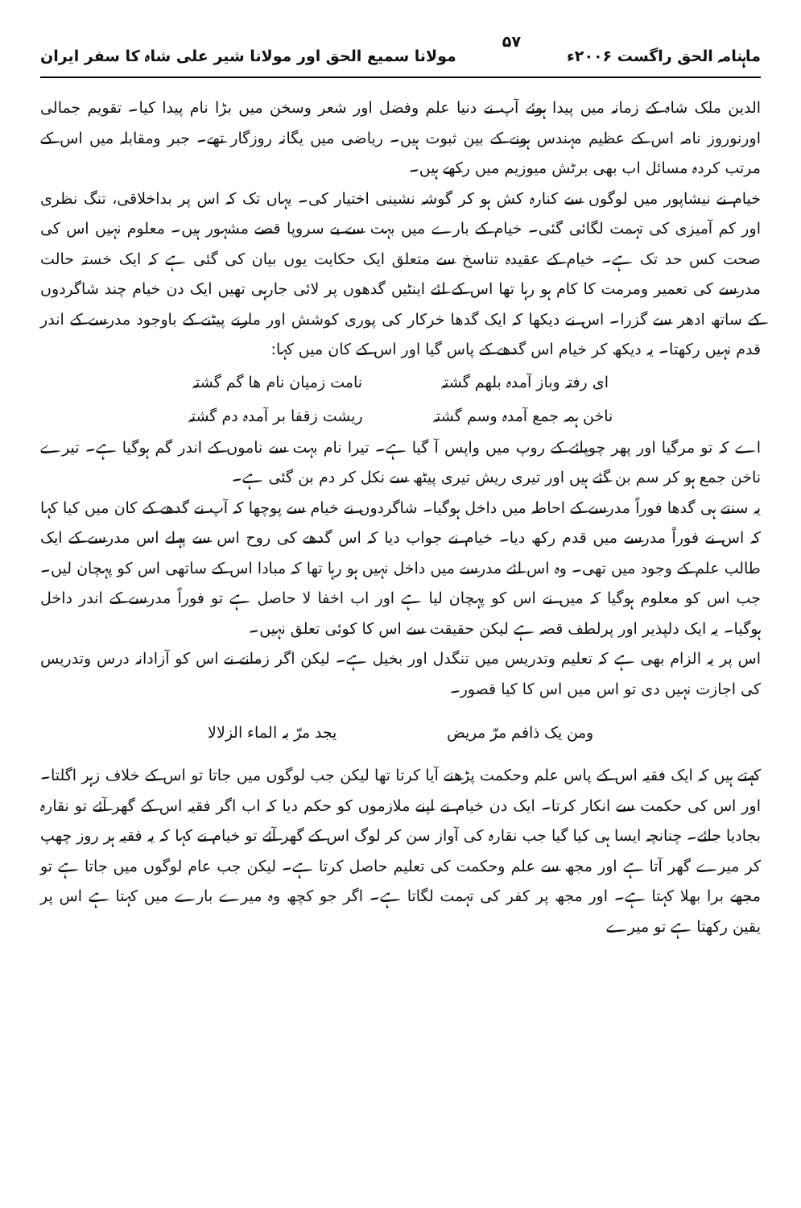ماہنامہ الحق راگست ۲۰۰۶ء ۵۷ مولانا سمیع الحق اور مولانا شیر علی شاہ کا سفر ایران
الدین ملک شاہ کے زمانہ میں پیدا ہوئے آپ نے دنیا علم وفضل اور شعر وسخن میں بڑا نام پیدا کیا۔ تقویم جمالی اورنوروز نامہ اس کے عظیم مہندس ہونے کے بین ثبوت ہیں۔ ریاضی میں یگانہ روزگار تھے۔ جبر ومقابلہ میں اس کے مرتب کردہ مسائل اب بھی برٹش میوزیم میں رکھے ہیں۔
خیام نے نیشاپور میں لوگوں سے کنارہ کش ہو کر گوشہ نشینی اختیار کی۔ یہاں تک کہ اس پر بداخلاقی، تنگ نظری اور کم آمیزی کی تہمت لگائی گئی۔ خیام کے بارے میں بہت سے بے سروپا قصے مشہور ہیں۔ معلوم نہیں اس کی صحت کس حد تک ہے۔ خیام کے عقیدہ تناسخ سے متعلق ایک حکایت یوں بیان کی گئی ہے کہ ایک خستہ حالت مدرسے کی تعمیر ومرمت کا کام ہو رہا تھا اس کے لئے اینٹیں گدھوں پر لائی جارہی تھیں ایک دن خیام چند شاگردوں کے ساتھ ادھر سے گزرا۔ اس نے دیکھا کہ ایک گدھا خرکار کی پوری کوشش اور مارنے پیٹنے کے باوجود مدرسے کے اندر قدم نہیں رکھتا۔ یہ دیکھ کر خیام اس گدھے کے پاس گیا اور اس کے کان میں کہا:
ای رفتہ وباز آمدہ بلھم گشتہ نامت زمیان نام ھا گم گشتہ
ناخن ہمہ جمع آمدہ وسم گشتہ ریشت زقفا بر آمدہ دم گشتہ
اے کہ تو مرگیا اور پھر چوپائے کے روپ میں واپس آ گیا ہے۔ تیرا نام بہت سے ناموں کے اندر گم ہوگیا ہے۔ تیرے ناخن جمع ہو کر سم بن گئے ہیں اور تیری ریش تیری پیٹھ سے نکل کر دم بن گئی ہے۔
یہ سنتے ہی گدھا فوراً مدرسے کے احاطہ میں داخل ہوگیا۔ شاگردوں نے خیام سے پوچھا کہ آپ نے گدھے کے کان میں کیا کہا کہ اس نے فوراً مدرسے میں قدم رکھ دیا۔ خیام نے جواب دیا کہ اس گدھے کی روح اس سے پہلے اس مدرسے کے ایک طالب علم کے وجود میں تھی۔ وہ اس لئے مدرسے میں داخل نہیں ہو رہا تھا کہ مبادا اس کے ساتھی اس کو پہچان لیں۔ جب اس کو معلوم ہوگیا کہ میں نے اس کو پہچان لیا ہے اور اب اخفا لا حاصل ہے تو فوراً مدرسے کے اندر داخل ہوگیا۔ یہ ایک دلپذیر اور پرلطف قصہ ہے لیکن حقیقت سے اس کا کوئی تعلق نہیں۔
اس پر یہ الزام بھی ہے کہ تعلیم وتدریس میں تنگدل اور بخیل ہے۔ لیکن اگر زمانے نے اس کو آزادانہ درس وتدریس کی اجازت نہیں دی تو اس میں اس کا کیا قصور۔
ومن یک ذافم مرّ مریض یجد مرّ بہ الماء الزلالا
کہتے ہیں کہ ایک فقیہ اس کے پاس علم وحکمت پڑھنے آیا کرتا تھا لیکن جب لوگوں میں جاتا تو اس کے خلاف زہر اگلتا۔ اور اس کی حکمت سے انکار کرتا۔ ایک دن خیام نے اپنے ملازموں کو حکم دیا کہ اب اگر فقیہ اس کے گھر آئے تو نقارہ بجادیا جائے۔ چنانچہ ایسا ہی کیا گیا جب نقارہ کی آواز سن کر لوگ اس کے گھر آئے تو خیام نے کہا کہ یہ فقیہ ہر روز چھپ کر میرے گھر آتا ہے اور مجھ سے علم وحکمت کی تعلیم حاصل کرتا ہے۔ لیکن جب عام لوگوں میں جاتا ہے تو مجھے برا بھلا کہتا ہے۔ اور مجھ پر کفر کی تہمت لگاتا ہے۔ اگر جو کچھ وہ میرے بارے میں کہتا ہے اس پر یقین رکھتا ہے تو میرے